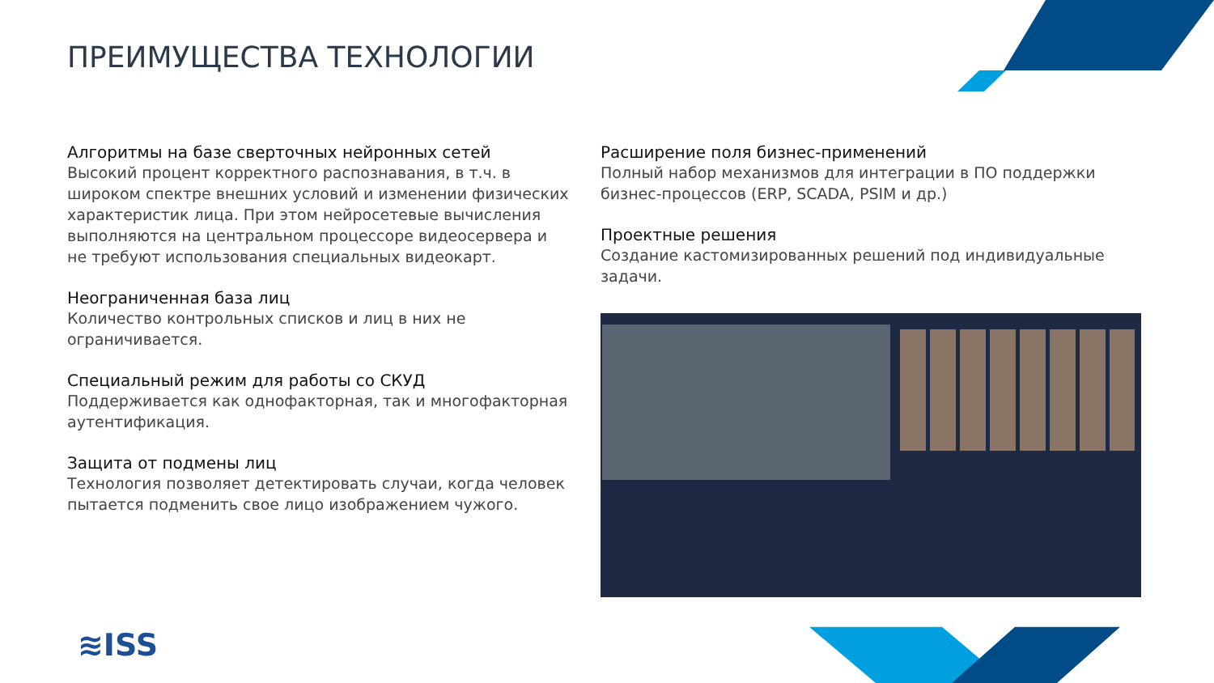ПРЕИМУЩЕСТВА ТЕХНОЛОГИИ
Алгоритмы на базе сверточных нейронных сетей
Высокий процент корректного распознавания, в т.ч. в широком спектре внешних условий и изменении физических характеристик лица. При этом нейросетевые вычисления выполняются на центральном процессоре видеосервера и не требуют использования специальных видеокарт.
Неограниченная база лиц
Количество контрольных списков и лиц в них не ограничивается.
Специальный режим для работы со СКУД
Поддерживается как однофакторная, так и многофакторная аутентификация.
Защита от подмены лиц
Технология позволяет детектировать случаи, когда человек пытается подменить свое лицо изображением чужого.
Расширение поля бизнес-применений
Полный набор механизмов для интеграции в ПО поддержки бизнес-процессов (ERP, SCADA, PSIM и др.)
Проектные решения
Создание кастомизированных решений под индивидуальные задачи.
≋ISS